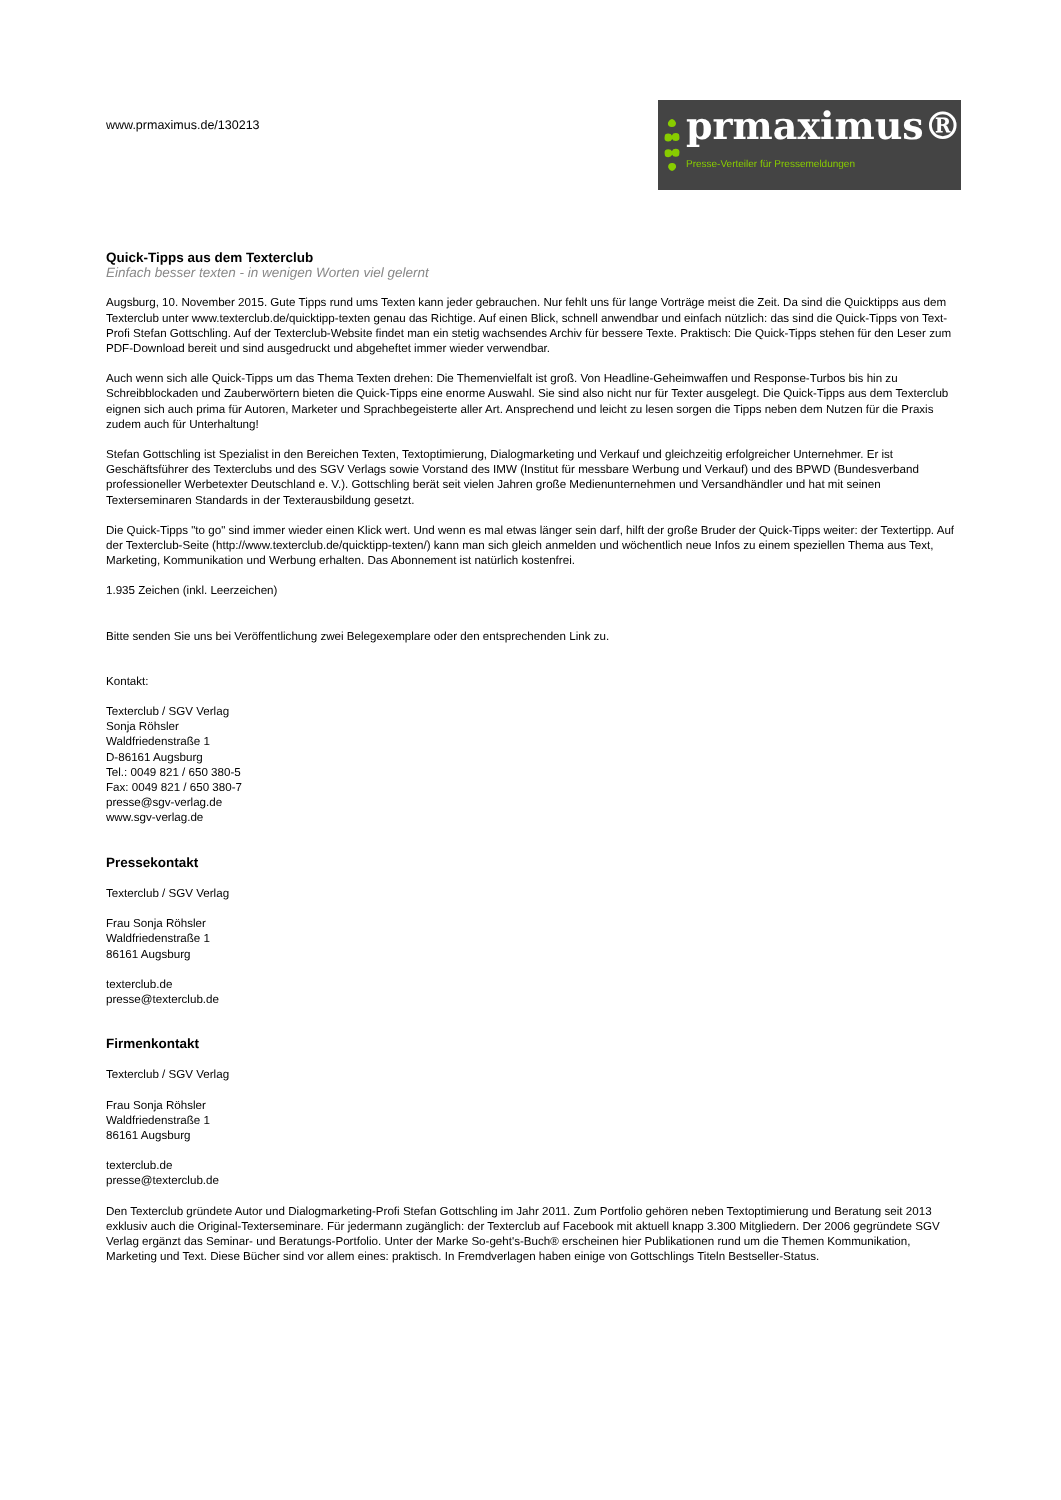www.prmaximus.de/130213
prmaximus®
Presse-Verteiler für Pressemeldungen
Quick-Tipps aus dem Texterclub
Einfach besser texten - in wenigen Worten viel gelernt
Augsburg, 10. November 2015. Gute Tipps rund ums Texten kann jeder gebrauchen. Nur fehlt uns für lange Vorträge meist die Zeit. Da sind die Quicktipps aus dem Texterclub unter www.texterclub.de/quicktipp-texten genau das Richtige. Auf einen Blick, schnell anwendbar und einfach nützlich: das sind die Quick-Tipps von Text-Profi Stefan Gottschling. Auf der Texterclub-Website findet man ein stetig wachsendes Archiv für bessere Texte. Praktisch: Die Quick-Tipps stehen für den Leser zum PDF-Download bereit und sind ausgedruckt und abgeheftet immer wieder verwendbar.
Auch wenn sich alle Quick-Tipps um das Thema Texten drehen: Die Themenvielfalt ist groß. Von Headline-Geheimwaffen und Response-Turbos bis hin zu Schreibblockaden und Zauberwörtern bieten die Quick-Tipps eine enorme Auswahl. Sie sind also nicht nur für Texter ausgelegt. Die Quick-Tipps aus dem Texterclub eignen sich auch prima für Autoren, Marketer und Sprachbegeisterte aller Art. Ansprechend und leicht zu lesen sorgen die Tipps neben dem Nutzen für die Praxis zudem auch für Unterhaltung!
Stefan Gottschling ist Spezialist in den Bereichen Texten, Textoptimierung, Dialogmarketing und Verkauf und gleichzeitig erfolgreicher Unternehmer. Er ist Geschäftsführer des Texterclubs und des SGV Verlags sowie Vorstand des IMW (Institut für messbare Werbung und Verkauf) und des BPWD (Bundesverband professioneller Werbetexter Deutschland e. V.). Gottschling berät seit vielen Jahren große Medienunternehmen und Versandhändler und hat mit seinen Texterseminaren Standards in der Texterausbildung gesetzt.
Die Quick-Tipps "to go" sind immer wieder einen Klick wert. Und wenn es mal etwas länger sein darf, hilft der große Bruder der Quick-Tipps weiter: der Textertipp. Auf der Texterclub-Seite (http://www.texterclub.de/quicktipp-texten/) kann man sich gleich anmelden und wöchentlich neue Infos zu einem speziellen Thema aus Text, Marketing, Kommunikation und Werbung erhalten. Das Abonnement ist natürlich kostenfrei.
1.935 Zeichen (inkl. Leerzeichen)
Bitte senden Sie uns bei Veröffentlichung zwei Belegexemplare oder den entsprechenden Link zu.
Kontakt:
Texterclub / SGV Verlag
Sonja Röhsler
Waldfriedenstraße 1
D-86161 Augsburg
Tel.: 0049 821 / 650 380-5
Fax: 0049 821 / 650 380-7
presse@sgv-verlag.de
www.sgv-verlag.de
Pressekontakt
Texterclub / SGV Verlag
Frau Sonja Röhsler
Waldfriedenstraße 1
86161 Augsburg
texterclub.de
presse@texterclub.de
Firmenkontakt
Texterclub / SGV Verlag
Frau Sonja Röhsler
Waldfriedenstraße 1
86161 Augsburg
texterclub.de
presse@texterclub.de
Den Texterclub gründete Autor und Dialogmarketing-Profi Stefan Gottschling im Jahr 2011. Zum Portfolio gehören neben Textoptimierung und Beratung seit 2013 exklusiv auch die Original-Texterseminare. Für jedermann zugänglich: der Texterclub auf Facebook mit aktuell knapp 3.300 Mitgliedern. Der 2006 gegründete SGV Verlag ergänzt das Seminar- und Beratungs-Portfolio. Unter der Marke So-geht's-Buch® erscheinen hier Publikationen rund um die Themen Kommunikation, Marketing und Text. Diese Bücher sind vor allem eines: praktisch. In Fremdverlagen haben einige von Gottschlings Titeln Bestseller-Status.